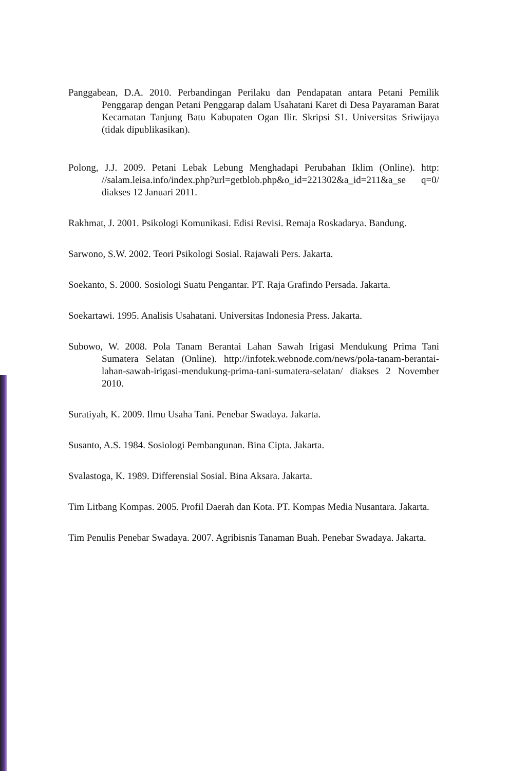Panggabean, D.A. 2010. Perbandingan Perilaku dan Pendapatan antara Petani Pemilik Penggarap dengan Petani Penggarap dalam Usahatani Karet di Desa Payaraman Barat Kecamatan Tanjung Batu Kabupaten Ogan Ilir. Skripsi S1. Universitas Sriwijaya (tidak dipublikasikan).
Polong, J.J. 2009. Petani Lebak Lebung Menghadapi Perubahan Iklim (Online). http: //salam.leisa.info/index.php?url=getblob.php&o_id=221302&a_id=211&a_se q=0/ diakses 12 Januari 2011.
Rakhmat, J. 2001. Psikologi Komunikasi. Edisi Revisi. Remaja Roskadarya. Bandung.
Sarwono, S.W. 2002. Teori Psikologi Sosial. Rajawali Pers. Jakarta.
Soekanto, S. 2000. Sosiologi Suatu Pengantar. PT. Raja Grafindo Persada. Jakarta.
Soekartawi. 1995. Analisis Usahatani. Universitas Indonesia Press. Jakarta.
Subowo, W. 2008. Pola Tanam Berantai Lahan Sawah Irigasi Mendukung Prima Tani Sumatera Selatan (Online). http://infotek.webnode.com/news/pola-tanam-berantai-lahan-sawah-irigasi-mendukung-prima-tani-sumatera-selatan/ diakses 2 November 2010.
Suratiyah, K. 2009. Ilmu Usaha Tani. Penebar Swadaya. Jakarta.
Susanto, A.S. 1984. Sosiologi Pembangunan. Bina Cipta. Jakarta.
Svalastoga, K. 1989. Differensial Sosial. Bina Aksara. Jakarta.
Tim Litbang Kompas. 2005. Profil Daerah dan Kota. PT. Kompas Media Nusantara. Jakarta.
Tim Penulis Penebar Swadaya. 2007. Agribisnis Tanaman Buah. Penebar Swadaya. Jakarta.